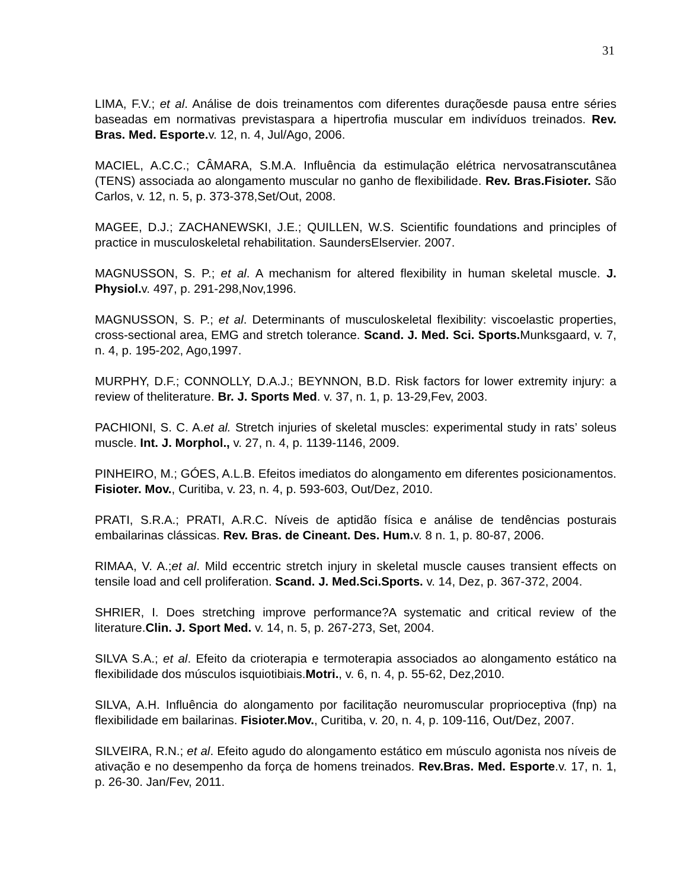31
LIMA, F.V.; et al. Análise de dois treinamentos com diferentes duraçõesde pausa entre séries baseadas em normativas previstaspara a hipertrofia muscular em indivíduos treinados. Rev. Bras. Med. Esporte. v. 12, n. 4, Jul/Ago, 2006.
MACIEL, A.C.C.; CÂMARA, S.M.A. Influência da estimulação elétrica nervosatranscutânea (TENS) associada ao alongamento muscular no ganho de flexibilidade. Rev. Bras.Fisioter. São Carlos, v. 12, n. 5, p. 373-378,Set/Out, 2008.
MAGEE, D.J.; ZACHANEWSKI, J.E.; QUILLEN, W.S. Scientific foundations and principles of practice in musculoskeletal rehabilitation. SaundersElservier. 2007.
MAGNUSSON, S. P.; et al. A mechanism for altered flexibility in human skeletal muscle. J. Physiol. v. 497, p. 291-298,Nov,1996.
MAGNUSSON, S. P.; et al. Determinants of musculoskeletal flexibility: viscoelastic properties, cross-sectional area, EMG and stretch tolerance. Scand. J. Med. Sci. Sports. Munksgaard, v. 7, n. 4, p. 195-202, Ago,1997.
MURPHY, D.F.; CONNOLLY, D.A.J.; BEYNNON, B.D. Risk factors for lower extremity injury: a review of theliterature. Br. J. Sports Med. v. 37, n. 1, p. 13-29,Fev, 2003.
PACHIONI, S. C. A.et al. Stretch injuries of skeletal muscles: experimental study in rats’ soleus muscle. Int. J. Morphol., v. 27, n. 4, p. 1139-1146, 2009.
PINHEIRO, M.; GÓES, A.L.B. Efeitos imediatos do alongamento em diferentes posicionamentos. Fisioter. Mov., Curitiba, v. 23, n. 4, p. 593-603, Out/Dez, 2010.
PRATI, S.R.A.; PRATI, A.R.C. Níveis de aptidão física e análise de tendências posturais embailarinas clássicas. Rev. Bras. de Cineant. Des. Hum. v. 8 n. 1, p. 80-87, 2006.
RIMAA, V. A.;et al. Mild eccentric stretch injury in skeletal muscle causes transient effects on tensile load and cell proliferation. Scand. J. Med.Sci.Sports. v. 14, Dez, p. 367-372, 2004.
SHRIER, I. Does stretching improve performance?A systematic and critical review of the literature.Clin. J. Sport Med. v. 14, n. 5, p. 267-273, Set, 2004.
SILVA S.A.; et al. Efeito da crioterapia e termoterapia associados ao alongamento estático na flexibilidade dos músculos isquiotibiais.Motri., v. 6, n. 4, p. 55-62, Dez,2010.
SILVA, A.H. Influência do alongamento por facilitação neuromuscular proprioceptiva (fnp) na flexibilidade em bailarinas. Fisioter.Mov., Curitiba, v. 20, n. 4, p. 109-116, Out/Dez, 2007.
SILVEIRA, R.N.; et al. Efeito agudo do alongamento estático em músculo agonista nos níveis de ativação e no desempenho da força de homens treinados. Rev.Bras. Med. Esporte.v. 17, n. 1, p. 26-30. Jan/Fev, 2011.